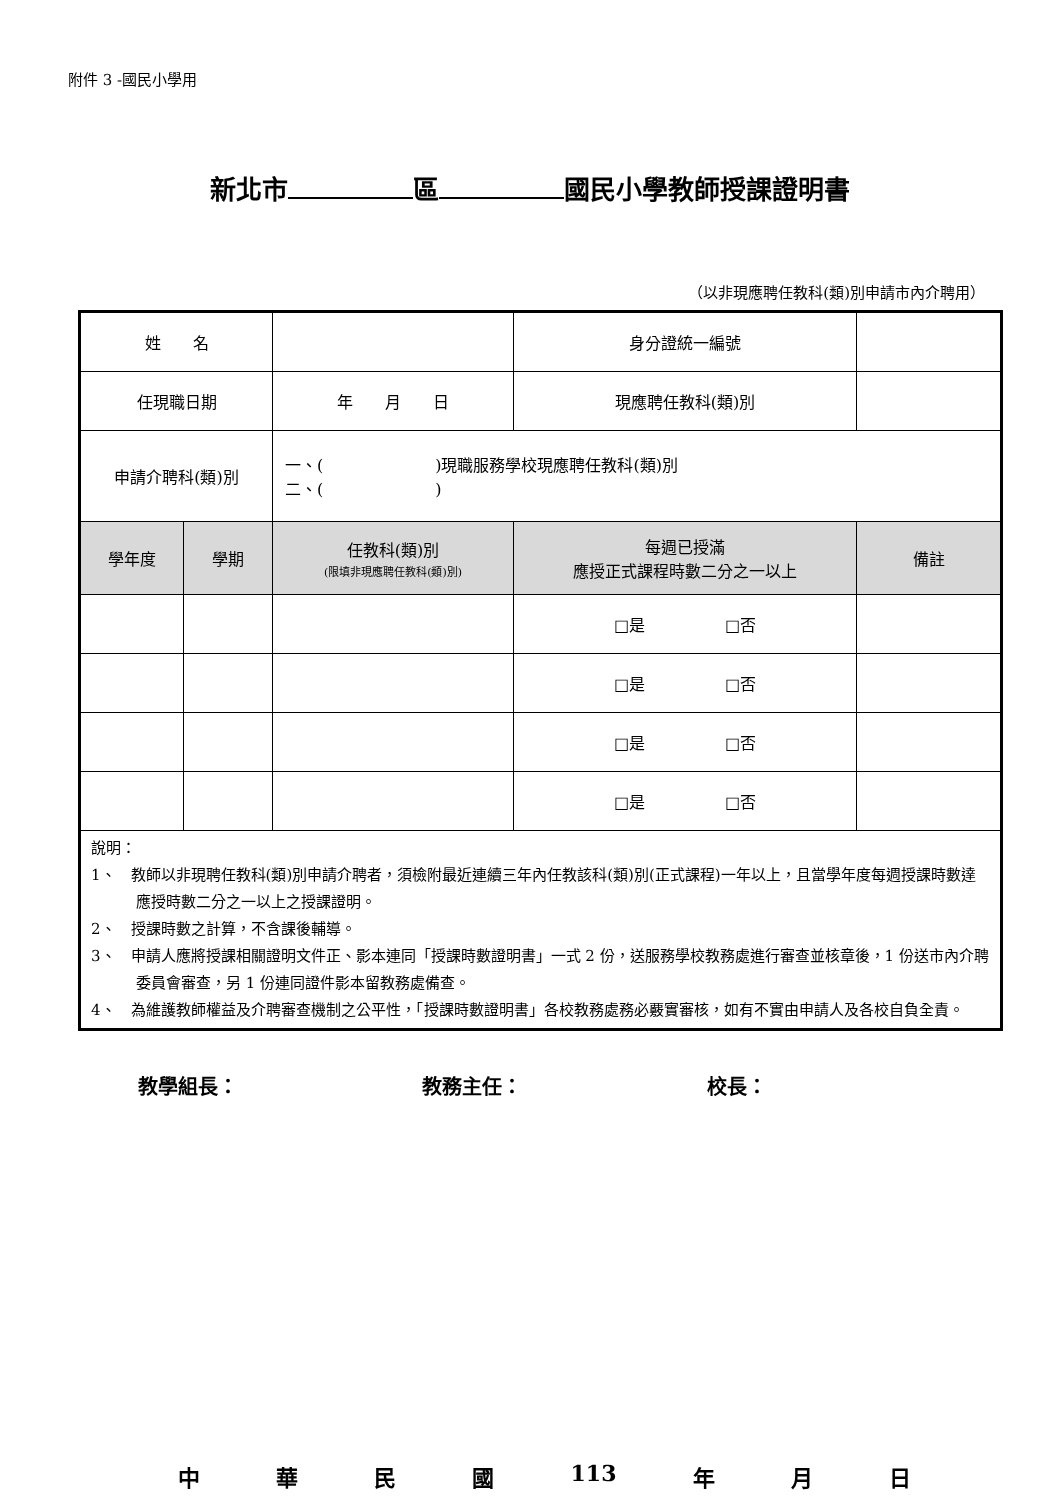附件 3 -國民小學用
新北市 區 國民小學教師授課證明書
（以非現應聘任教科(類)別申請市內介聘用）
| 姓 名 | | | 身分證統一編號 | |
| 任現職日期 | | 年 月 日 | 現應聘任教科(類)別 | |
| 申請介聘科(類)別 | | 一、( )現職服務學校現應聘任教科(類)別 二、( ) | | |
| 學年度 | 學期 | 任教科(類)別 (限填非現應聘任教科(類)別) | 每週已授滿 應授正式課程時數二分之一以上 | 備註 |
| | | | □是 □否 | |
| | | | □是 □否 | |
| | | | □是 □否 | |
| | | | □是 □否 | |
| 說明： 1、 教師以非現聘任教科(類)別申請介聘者，須檢附最近連續三年內任教該科(類)別(正式課程)一年以上，且當學年度每週授課時數達應授時數二分之一以上之授課證明。 2、 授課時數之計算，不含課後輔導。 3、 申請人應將授課相關證明文件正、影本連同「授課時數證明書」一式 2 份，送服務學校教務處進行審查並核章後，1 份送市內介聘委員會審查，另 1 份連同證件影本留教務處備查。 4、 為維護教師權益及介聘審查機制之公平性，「授課時數證明書」各校教務處務必覈實審核，如有不實由申請人及各校自負全責。 | | | | |
教學組長： 教務主任： 校長：
中華民國 113 年 月 日